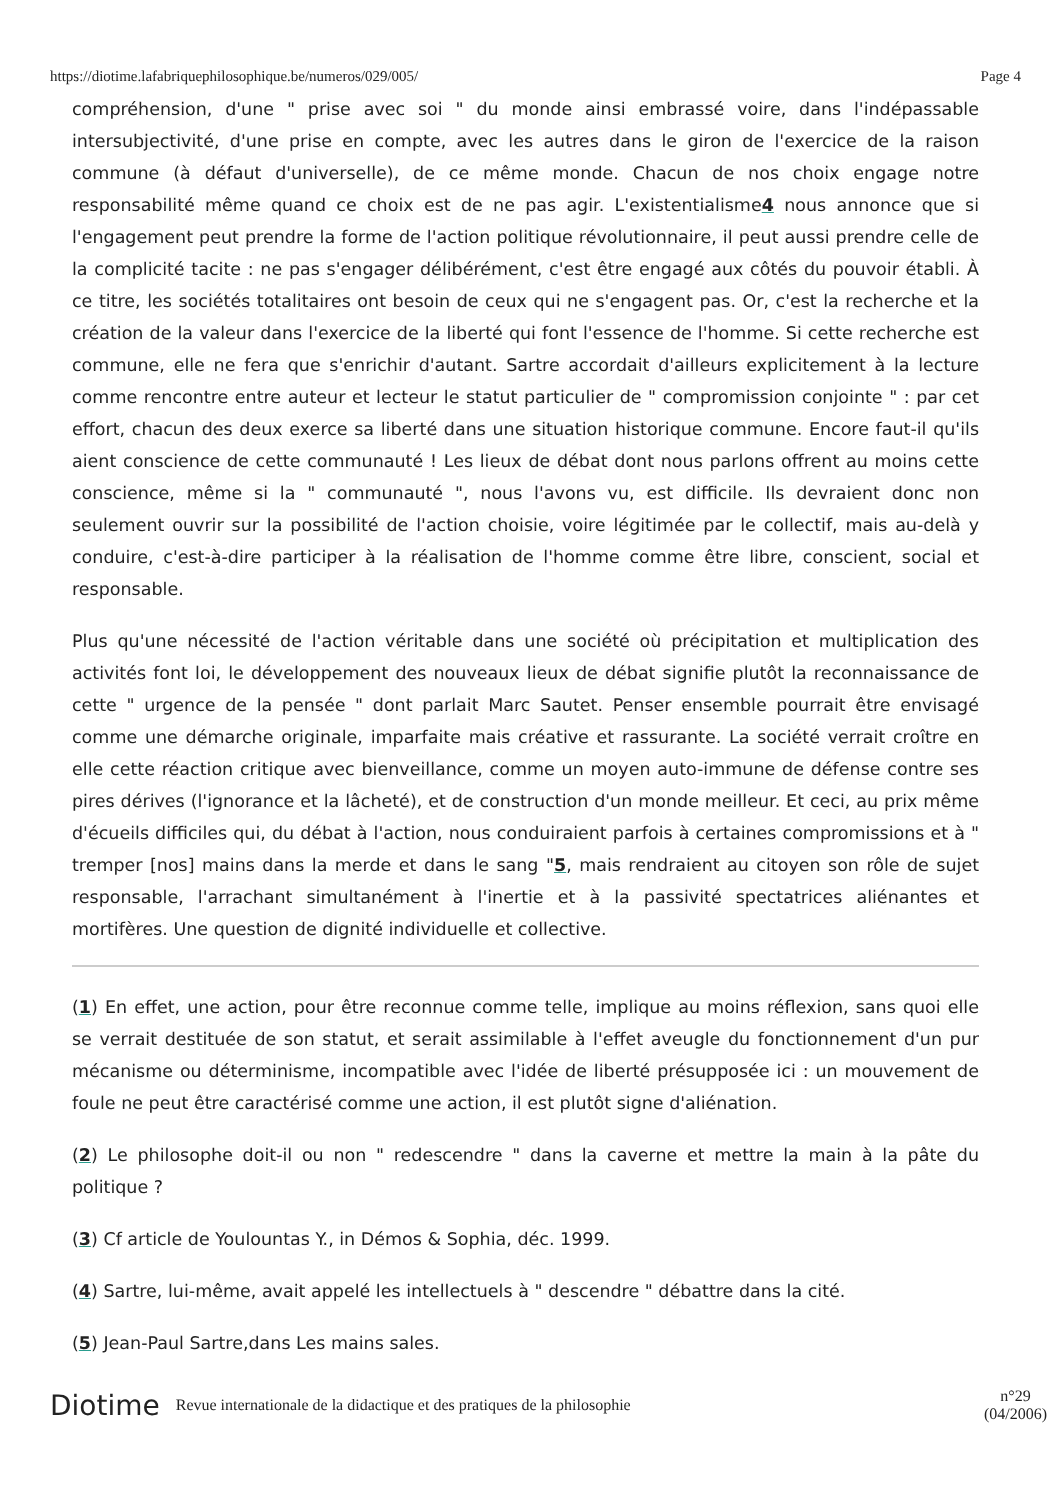https://diotime.lafabriquephilosophique.be/numeros/029/005/ Page 4
compréhension, d'une " prise avec soi " du monde ainsi embrassé voire, dans l'indépassable intersubjectivité, d'une prise en compte, avec les autres dans le giron de l'exercice de la raison commune (à défaut d'universelle), de ce même monde. Chacun de nos choix engage notre responsabilité même quand ce choix est de ne pas agir. L'existentialisme4 nous annonce que si l'engagement peut prendre la forme de l'action politique révolutionnaire, il peut aussi prendre celle de la complicité tacite : ne pas s'engager délibérément, c'est être engagé aux côtés du pouvoir établi. À ce titre, les sociétés totalitaires ont besoin de ceux qui ne s'engagent pas. Or, c'est la recherche et la création de la valeur dans l'exercice de la liberté qui font l'essence de l'homme. Si cette recherche est commune, elle ne fera que s'enrichir d'autant. Sartre accordait d'ailleurs explicitement à la lecture comme rencontre entre auteur et lecteur le statut particulier de " compromission conjointe " : par cet effort, chacun des deux exerce sa liberté dans une situation historique commune. Encore faut-il qu'ils aient conscience de cette communauté ! Les lieux de débat dont nous parlons offrent au moins cette conscience, même si la " communauté ", nous l'avons vu, est difficile. Ils devraient donc non seulement ouvrir sur la possibilité de l'action choisie, voire légitimée par le collectif, mais au-delà y conduire, c'est-à-dire participer à la réalisation de l'homme comme être libre, conscient, social et responsable.
Plus qu'une nécessité de l'action véritable dans une société où précipitation et multiplication des activités font loi, le développement des nouveaux lieux de débat signifie plutôt la reconnaissance de cette " urgence de la pensée " dont parlait Marc Sautet. Penser ensemble pourrait être envisagé comme une démarche originale, imparfaite mais créative et rassurante. La société verrait croître en elle cette réaction critique avec bienveillance, comme un moyen auto-immune de défense contre ses pires dérives (l'ignorance et la lâcheté), et de construction d'un monde meilleur. Et ceci, au prix même d'écueils difficiles qui, du débat à l'action, nous conduiraient parfois à certaines compromissions et à " tremper [nos] mains dans la merde et dans le sang "5, mais rendraient au citoyen son rôle de sujet responsable, l'arrachant simultanément à l'inertie et à la passivité spectatrices aliénantes et mortifères. Une question de dignité individuelle et collective.
(1) En effet, une action, pour être reconnue comme telle, implique au moins réflexion, sans quoi elle se verrait destituée de son statut, et serait assimilable à l'effet aveugle du fonctionnement d'un pur mécanisme ou déterminisme, incompatible avec l'idée de liberté présupposée ici : un mouvement de foule ne peut être caractérisé comme une action, il est plutôt signe d'aliénation.
(2) Le philosophe doit-il ou non " redescendre " dans la caverne et mettre la main à la pâte du politique ?
(3) Cf article de Youlountas Y., in Démos & Sophia, déc. 1999.
(4) Sartre, lui-même, avait appelé les intellectuels à " descendre " débattre dans la cité.
(5) Jean-Paul Sartre,dans Les mains sales.
Diotime Revue internationale de la didactique et des pratiques de la philosophie n°29
(04/2006)